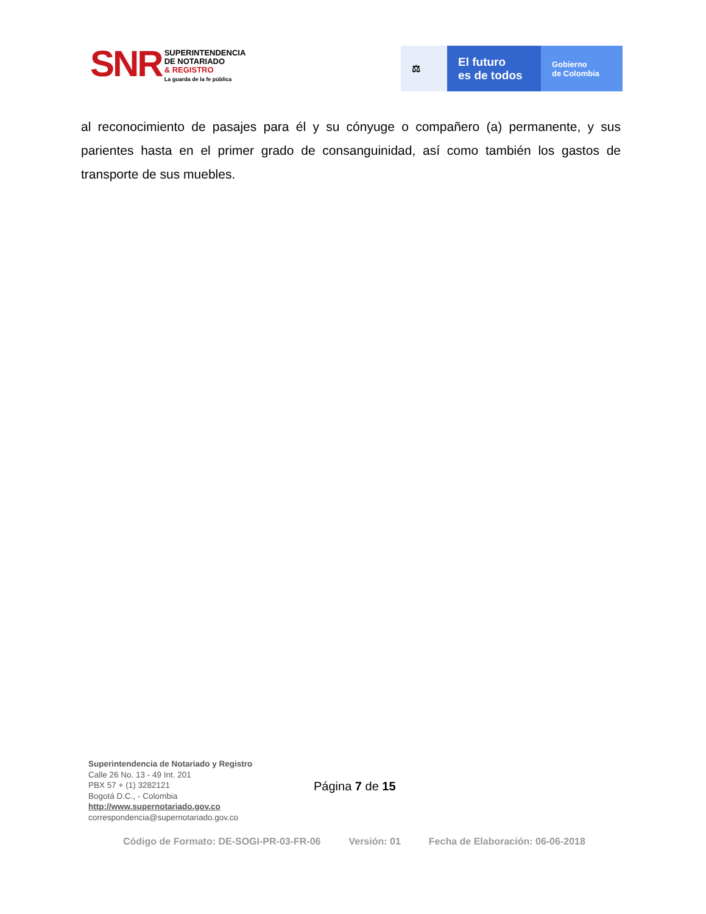SNR
SUPERINTENDENCIA
DE NOTARIADO
& REGISTRO
La guarda de la fe pública
⚖
El futuro
es de todos
Gobierno
de Colombia
al reconocimiento de pasajes para él y su cónyuge o compañero (a) permanente, y sus parientes hasta en el primer grado de consanguinidad, así como también los gastos de transporte de sus muebles.
Superintendencia de Notariado y Registro
Calle 26 No. 13 - 49 Int. 201
PBX 57 + (1) 3282121
Bogotá D.C., - Colombia
http://www.supernotariado.gov.co
correspondencia@supernotariado.gov.co
Página 7 de 15
Código de Formato: DE-SOGI-PR-03-FR-06 Versión: 01 Fecha de Elaboración: 06-06-2018